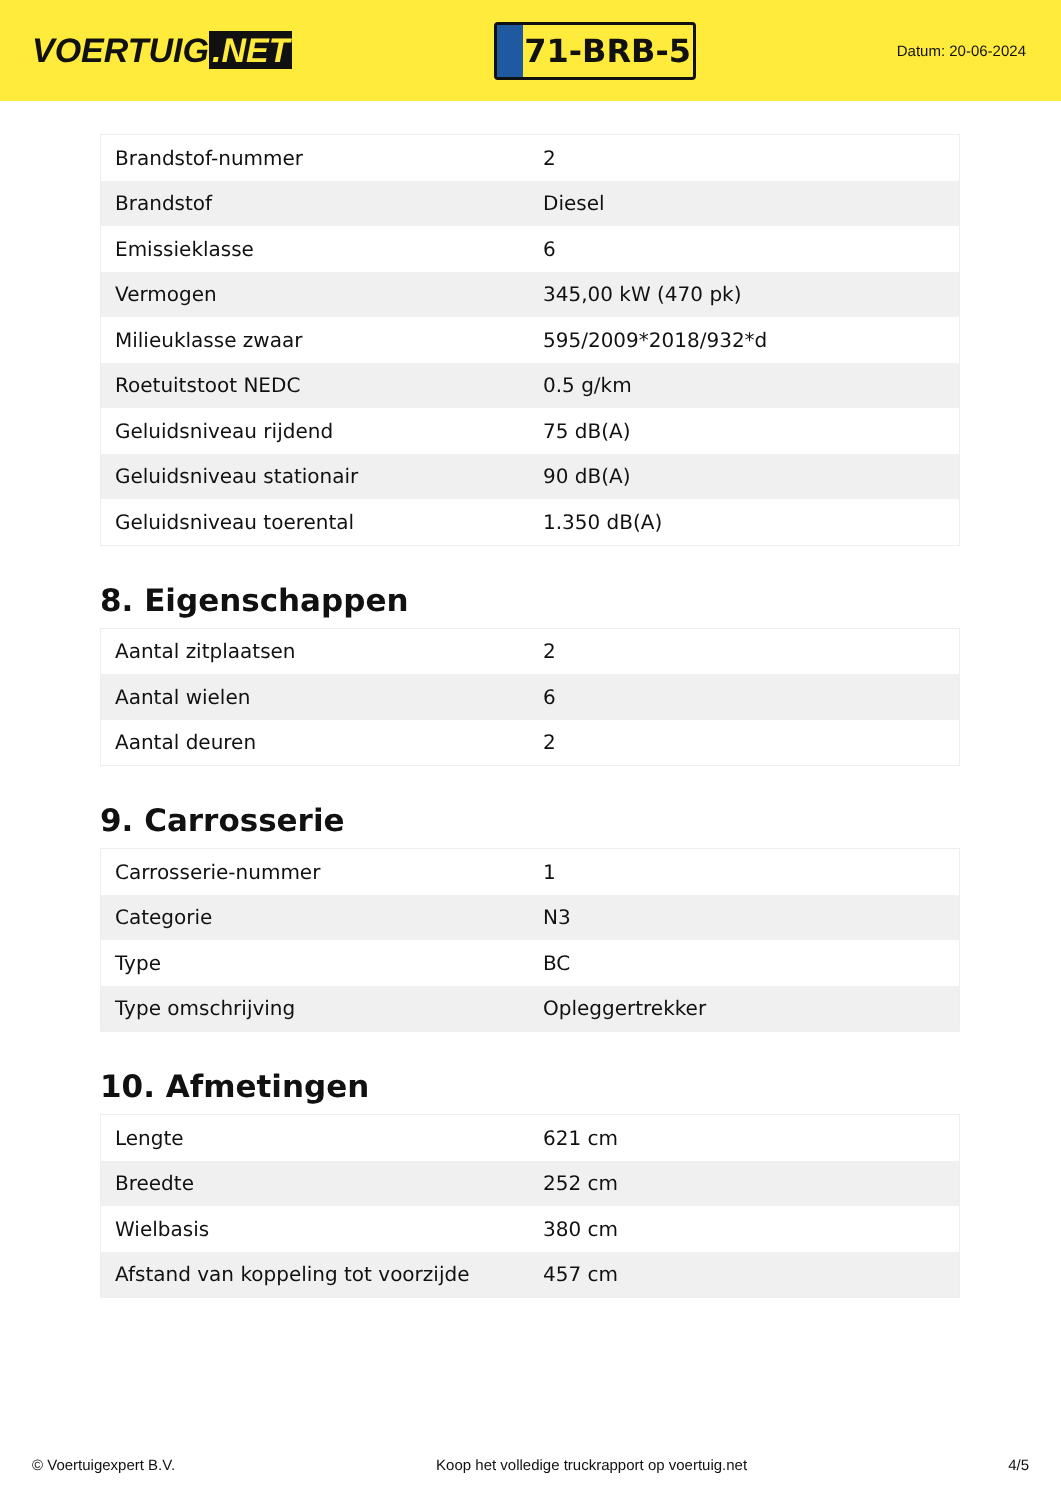VOERTUIG.NET
71-BRB-5
Datum: 20-06-2024
| Brandstof-nummer | 2 |
| Brandstof | Diesel |
| Emissieklasse | 6 |
| Vermogen | 345,00 kW (470 pk) |
| Milieuklasse zwaar | 595/2009*2018/932*d |
| Roetuitstoot NEDC | 0.5 g/km |
| Geluidsniveau rijdend | 75 dB(A) |
| Geluidsniveau stationair | 90 dB(A) |
| Geluidsniveau toerental | 1.350 dB(A) |
8. Eigenschappen
| Aantal zitplaatsen | 2 |
| Aantal wielen | 6 |
| Aantal deuren | 2 |
9. Carrosserie
| Carrosserie-nummer | 1 |
| Categorie | N3 |
| Type | BC |
| Type omschrijving | Opleggertrekker |
10. Afmetingen
| Lengte | 621 cm |
| Breedte | 252 cm |
| Wielbasis | 380 cm |
| Afstand van koppeling tot voorzijde | 457 cm |
© Voertuigexpert B.V. Koop het volledige truckrapport op voertuig.net 4/5